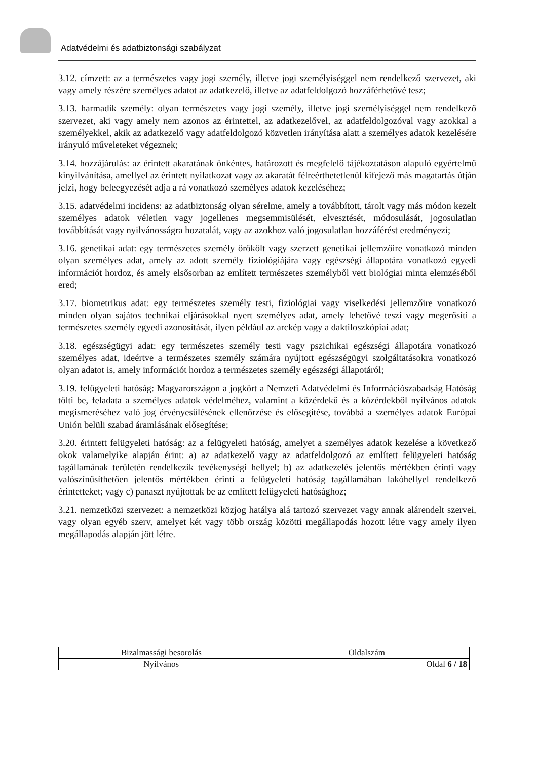Adatvédelmi és adatbiztonsági szabályzat
3.12. címzett: az a természetes vagy jogi személy, illetve jogi személyiséggel nem rendelkező szervezet, aki vagy amely részére személyes adatot az adatkezelő, illetve az adatfeldolgozó hozzáférhetővé tesz;
3.13. harmadik személy: olyan természetes vagy jogi személy, illetve jogi személyiséggel nem rendelkező szervezet, aki vagy amely nem azonos az érintettel, az adatkezelővel, az adatfeldolgozóval vagy azokkal a személyekkel, akik az adatkezelő vagy adatfeldolgozó közvetlen irányítása alatt a személyes adatok kezelésére irányuló műveleteket végeznek;
3.14. hozzájárulás: az érintett akaratának önkéntes, határozott és megfelelő tájékoztatáson alapuló egyértelmű kinyilvánítása, amellyel az érintett nyilatkozat vagy az akaratát félreérthetetlenül kifejező más magatartás útján jelzi, hogy beleegyezését adja a rá vonatkozó személyes adatok kezeléséhez;
3.15. adatvédelmi incidens: az adatbiztonság olyan sérelme, amely a továbbított, tárolt vagy más módon kezelt személyes adatok véletlen vagy jogellenes megsemmisülését, elvesztését, módosulását, jogosulatlan továbbítását vagy nyilvánosságra hozatalát, vagy az azokhoz való jogosulatlan hozzáférést eredményezi;
3.16. genetikai adat: egy természetes személy örökölt vagy szerzett genetikai jellemzőire vonatkozó minden olyan személyes adat, amely az adott személy fiziológiájára vagy egészségi állapotára vonatkozó egyedi információt hordoz, és amely elsősorban az említett természetes személyből vett biológiai minta elemzéséből ered;
3.17. biometrikus adat: egy természetes személy testi, fiziológiai vagy viselkedési jellemzőire vonatkozó minden olyan sajátos technikai eljárásokkal nyert személyes adat, amely lehetővé teszi vagy megerősíti a természetes személy egyedi azonosítását, ilyen például az arckép vagy a daktiloszkópiai adat;
3.18. egészségügyi adat: egy természetes személy testi vagy pszichikai egészségi állapotára vonatkozó személyes adat, ideértve a természetes személy számára nyújtott egészségügyi szolgáltatásokra vonatkozó olyan adatot is, amely információt hordoz a természetes személy egészségi állapotáról;
3.19. felügyeleti hatóság: Magyarországon a jogkört a Nemzeti Adatvédelmi és Információszabadság Hatóság tölti be, feladata a személyes adatok védelméhez, valamint a közérdekű és a közérdekből nyilvános adatok megismeréséhez való jog érvényesülésének ellenőrzése és elősegítése, továbbá a személyes adatok Európai Unión belüli szabad áramlásának elősegítése;
3.20. érintett felügyeleti hatóság: az a felügyeleti hatóság, amelyet a személyes adatok kezelése a következő okok valamelyike alapján érint: a) az adatkezelő vagy az adatfeldolgozó az említett felügyeleti hatóság tagállamának területén rendelkezik tevékenységi hellyel; b) az adatkezelés jelentős mértékben érinti vagy valószínűsíthetően jelentős mértékben érinti a felügyeleti hatóság tagállamában lakóhellyel rendelkező érintetteket; vagy c) panaszt nyújtottak be az említett felügyeleti hatósághoz;
3.21. nemzetközi szervezet: a nemzetközi közjog hatálya alá tartozó szervezet vagy annak alárendelt szervei, vagy olyan egyéb szerv, amelyet két vagy több ország közötti megállapodás hozott létre vagy amely ilyen megállapodás alapján jött létre.
| Bizalmassági besorolás | Oldalszám |
| Nyilvános | Oldal 6 / 18 |